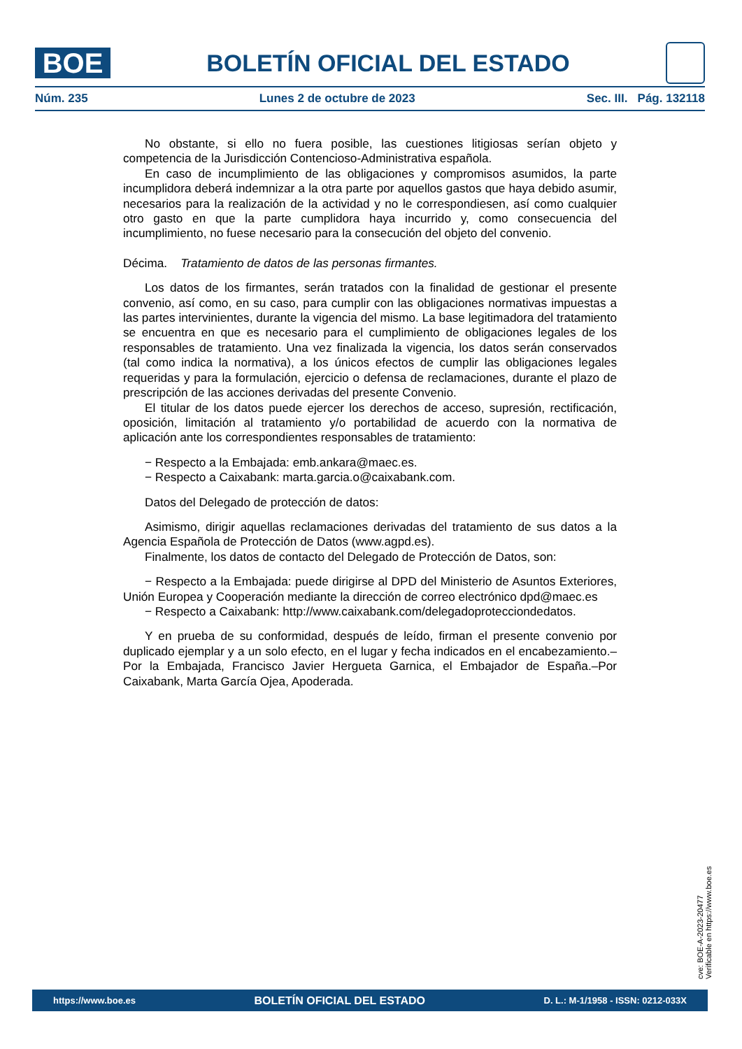BOE
BOLETÍN OFICIAL DEL ESTADO
Núm. 235 Lunes 2 de octubre de 2023 Sec. III. Pág. 132118
No obstante, si ello no fuera posible, las cuestiones litigiosas serían objeto y competencia de la Jurisdicción Contencioso-Administrativa española.
En caso de incumplimiento de las obligaciones y compromisos asumidos, la parte incumplidora deberá indemnizar a la otra parte por aquellos gastos que haya debido asumir, necesarios para la realización de la actividad y no le correspondiesen, así como cualquier otro gasto en que la parte cumplidora haya incurrido y, como consecuencia del incumplimiento, no fuese necesario para la consecución del objeto del convenio.
Décima. Tratamiento de datos de las personas firmantes.
Los datos de los firmantes, serán tratados con la finalidad de gestionar el presente convenio, así como, en su caso, para cumplir con las obligaciones normativas impuestas a las partes intervinientes, durante la vigencia del mismo. La base legitimadora del tratamiento se encuentra en que es necesario para el cumplimiento de obligaciones legales de los responsables de tratamiento. Una vez finalizada la vigencia, los datos serán conservados (tal como indica la normativa), a los únicos efectos de cumplir las obligaciones legales requeridas y para la formulación, ejercicio o defensa de reclamaciones, durante el plazo de prescripción de las acciones derivadas del presente Convenio.
El titular de los datos puede ejercer los derechos de acceso, supresión, rectificación, oposición, limitación al tratamiento y/o portabilidad de acuerdo con la normativa de aplicación ante los correspondientes responsables de tratamiento:
− Respecto a la Embajada: emb.ankara@maec.es.
− Respecto a Caixabank: marta.garcia.o@caixabank.com.
Datos del Delegado de protección de datos:
Asimismo, dirigir aquellas reclamaciones derivadas del tratamiento de sus datos a la Agencia Española de Protección de Datos (www.agpd.es).
Finalmente, los datos de contacto del Delegado de Protección de Datos, son:
− Respecto a la Embajada: puede dirigirse al DPD del Ministerio de Asuntos Exteriores, Unión Europea y Cooperación mediante la dirección de correo electrónico dpd@maec.es
− Respecto a Caixabank: http://www.caixabank.com/delegadoprotecciondedatos.
Y en prueba de su conformidad, después de leído, firman el presente convenio por duplicado ejemplar y a un solo efecto, en el lugar y fecha indicados en el encabezamiento.–Por la Embajada, Francisco Javier Hergueta Garnica, el Embajador de España.–Por Caixabank, Marta García Ojea, Apoderada.
cve: BOE-A-2023-20477
Verificable en https://www.boe.es
https://www.boe.es BOLETÍN OFICIAL DEL ESTADO D. L.: M-1/1958 - ISSN: 0212-033X